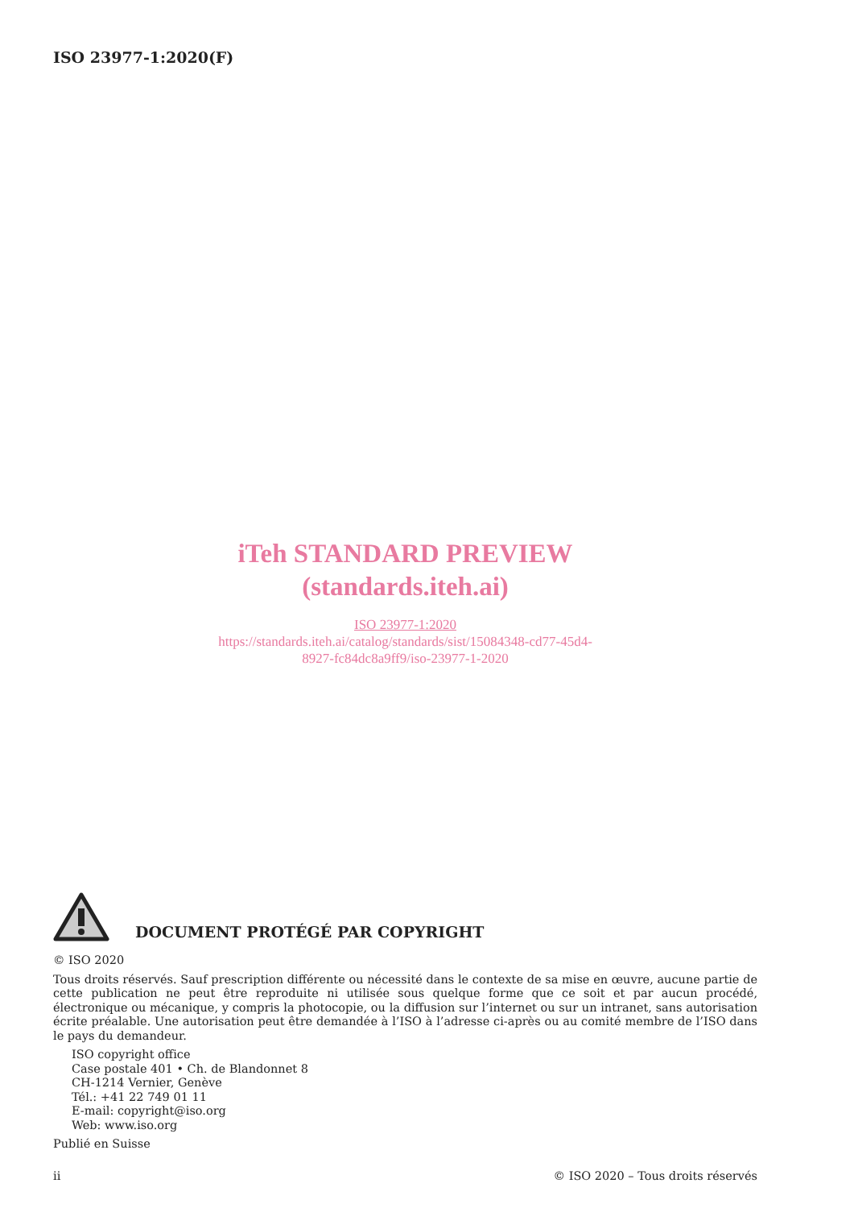ISO 23977-1:2020(F)
iTeh STANDARD PREVIEW
(standards.iteh.ai)
ISO 23977-1:2020
https://standards.iteh.ai/catalog/standards/sist/15084348-cd77-45d4-
8927-fc84dc8a9ff9/iso-23977-1-2020
DOCUMENT PROTÉGÉ PAR COPYRIGHT
© ISO 2020
Tous droits réservés. Sauf prescription différente ou nécessité dans le contexte de sa mise en œuvre, aucune partie de cette publication ne peut être reproduite ni utilisée sous quelque forme que ce soit et par aucun procédé, électronique ou mécanique, y compris la photocopie, ou la diffusion sur l’internet ou sur un intranet, sans autorisation écrite préalable. Une autorisation peut être demandée à l’ISO à l’adresse ci-après ou au comité membre de l’ISO dans le pays du demandeur.
ISO copyright office
Case postale 401 • Ch. de Blandonnet 8
CH-1214 Vernier, Genève
Tél.: +41 22 749 01 11
E-mail: copyright@iso.org
Web: www.iso.org
Publié en Suisse
ii © ISO 2020 – Tous droits réservés